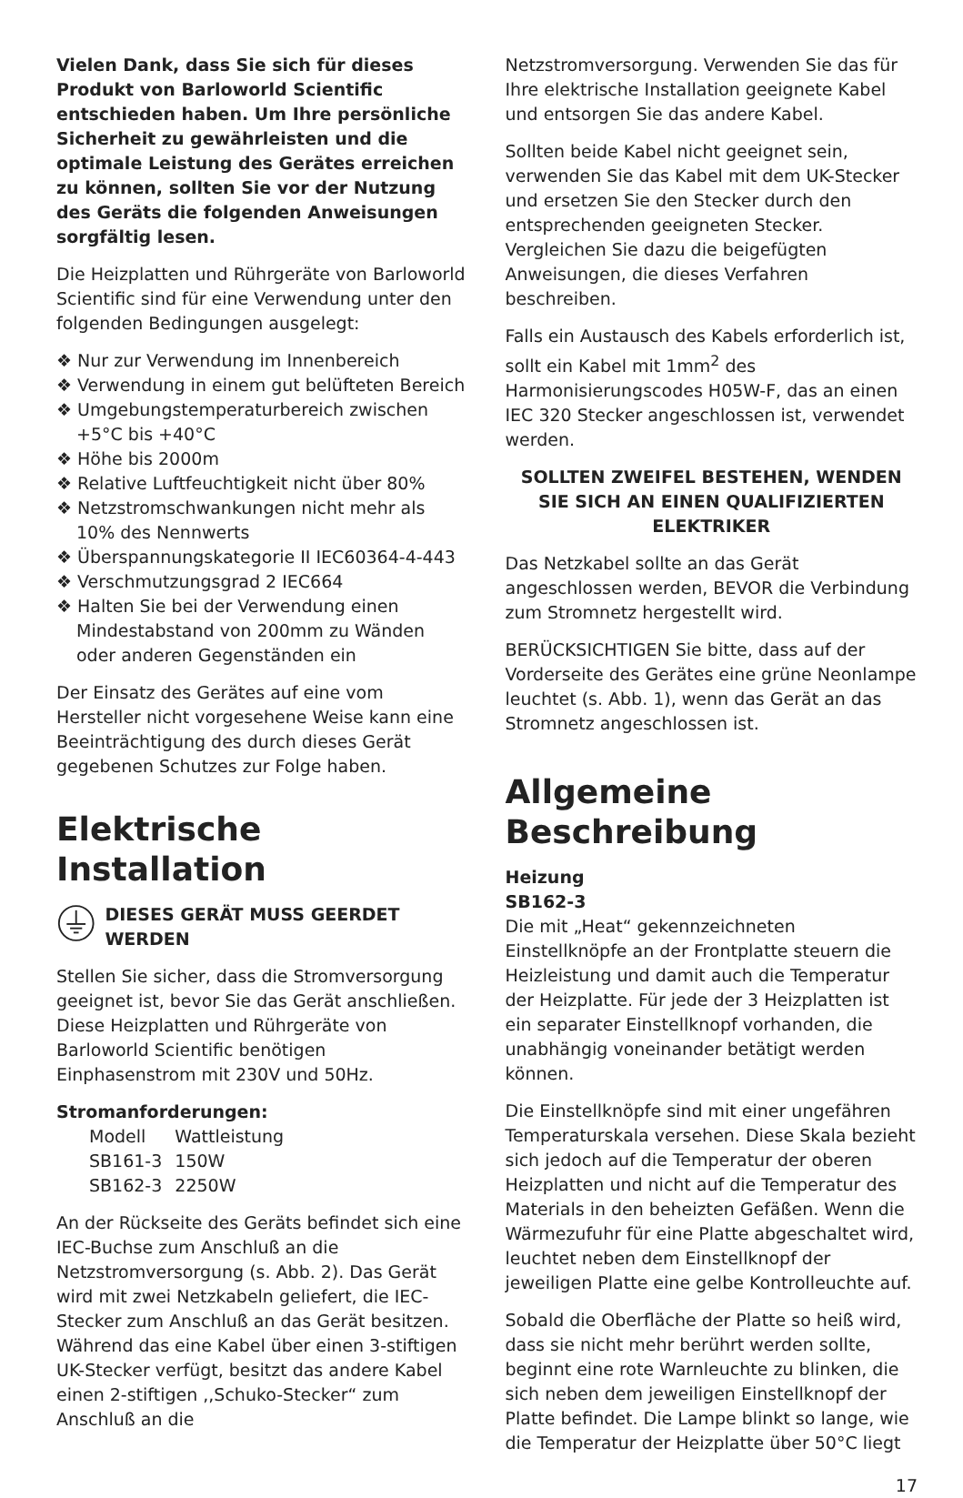Vielen Dank, dass Sie sich für dieses Produkt von Barloworld Scientific entschieden haben. Um Ihre persönliche Sicherheit zu gewährleisten und die optimale Leistung des Gerätes erreichen zu können, sollten Sie vor der Nutzung des Geräts die folgenden Anweisungen sorgfältig lesen.
Die Heizplatten und Rührgeräte von Barloworld Scientific sind für eine Verwendung unter den folgenden Bedingungen ausgelegt:
❖ Nur zur Verwendung im Innenbereich
❖ Verwendung in einem gut belüfteten Bereich
❖ Umgebungstemperaturbereich zwischen +5°C bis +40°C
❖ Höhe bis 2000m
❖ Relative Luftfeuchtigkeit nicht über 80%
❖ Netzstromschwankungen nicht mehr als 10% des Nennwerts
❖ Überspannungskategorie II IEC60364-4-443
❖ Verschmutzungsgrad 2 IEC664
❖ Halten Sie bei der Verwendung einen Mindestabstand von 200mm zu Wänden oder anderen Gegenständen ein
Der Einsatz des Gerätes auf eine vom Hersteller nicht vorgesehene Weise kann eine Beeinträchtigung des durch dieses Gerät gegebenen Schutzes zur Folge haben.
Elektrische Installation
DIESES GERÄT MUSS GEERDET WERDEN
Stellen Sie sicher, dass die Stromversorgung geeignet ist, bevor Sie das Gerät anschließen. Diese Heizplatten und Rührgeräte von Barloworld Scientific benötigen Einphasenstrom mit 230V und 50Hz.
Stromanforderungen:
| Modell | Wattleistung |
| SB161-3 | 150W |
| SB162-3 | 2250W |
An der Rückseite des Geräts befindet sich eine IEC-Buchse zum Anschluß an die Netzstromversorgung (s. Abb. 2). Das Gerät wird mit zwei Netzkabeln geliefert, die IEC-Stecker zum Anschluß an das Gerät besitzen. Während das eine Kabel über einen 3-stiftigen UK-Stecker verfügt, besitzt das andere Kabel einen 2-stiftigen ,,Schuko-Stecker“ zum Anschluß an die
Netzstromversorgung. Verwenden Sie das für Ihre elektrische Installation geeignete Kabel und entsorgen Sie das andere Kabel.
Sollten beide Kabel nicht geeignet sein, verwenden Sie das Kabel mit dem UK-Stecker und ersetzen Sie den Stecker durch den entsprechenden geeigneten Stecker. Vergleichen Sie dazu die beigefügten Anweisungen, die dieses Verfahren beschreiben.
Falls ein Austausch des Kabels erforderlich ist, sollt ein Kabel mit 1mm<sup>2</sup> des Harmonisierungscodes H05W-F, das an einen IEC 320 Stecker angeschlossen ist, verwendet werden.
SOLLTEN ZWEIFEL BESTEHEN, WENDEN SIE SICH AN EINEN QUALIFIZIERTEN ELEKTRIKER
Das Netzkabel sollte an das Gerät angeschlossen werden, BEVOR die Verbindung zum Stromnetz hergestellt wird.
BERÜCKSICHTIGEN Sie bitte, dass auf der Vorderseite des Gerätes eine grüne Neonlampe leuchtet (s. Abb. 1), wenn das Gerät an das Stromnetz angeschlossen ist.
Allgemeine Beschreibung
Heizung
SB162-3
Die mit „Heat“ gekennzeichneten Einstellknöpfe an der Frontplatte steuern die Heizleistung und damit auch die Temperatur der Heizplatte. Für jede der 3 Heizplatten ist ein separater Einstellknopf vorhanden, die unabhängig voneinander betätigt werden können.
Die Einstellknöpfe sind mit einer ungefähren Temperaturskala versehen. Diese Skala bezieht sich jedoch auf die Temperatur der oberen Heizplatten und nicht auf die Temperatur des Materials in den beheizten Gefäßen. Wenn die Wärmezufuhr für eine Platte abgeschaltet wird, leuchtet neben dem Einstellknopf der jeweiligen Platte eine gelbe Kontrolleuchte auf.
Sobald die Oberfläche der Platte so heiß wird, dass sie nicht mehr berührt werden sollte, beginnt eine rote Warnleuchte zu blinken, die sich neben dem jeweiligen Einstellknopf der Platte befindet. Die Lampe blinkt so lange, wie die Temperatur der Heizplatte über 50°C liegt
17